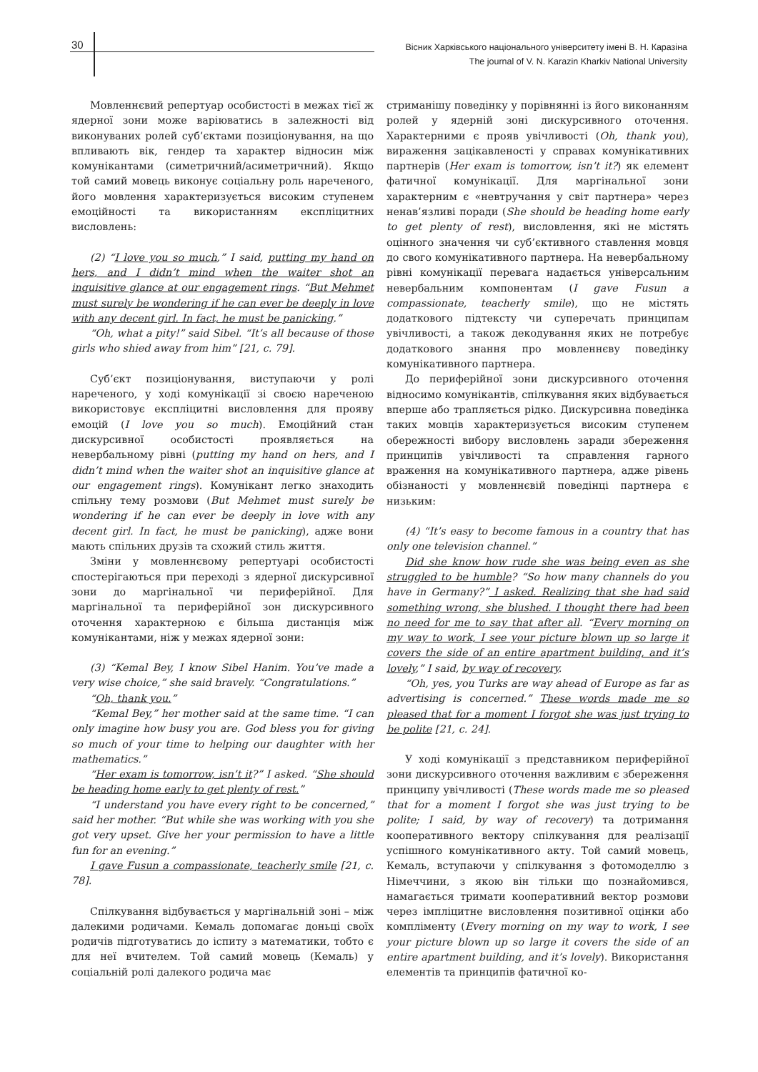30
Вісник Харківського національного університету імені В. Н. Каразіна
The journal of V. N. Karazin Kharkiv National University
Мовленнєвий репертуар особистості в межах тієї ж ядерної зони може варіюватись в залежності від виконуваних ролей суб’єктами позиціонування, на що впливають вік, гендер та характер відносин між комунікантами (симетричний/асиметричний). Якщо той самий мовець виконує соціальну роль нареченого, його мовлення характеризується високим ступенем емоційності та використанням експліцитних висловлень:
(2) “I love you so much,” I said, putting my hand on hers, and I didn’t mind when the waiter shot an inquisitive glance at our engagement rings. “But Mehmet must surely be wondering if he can ever be deeply in love with any decent girl. In fact, he must be panicking.”
“Oh, what a pity!” said Sibel. “It’s all because of those girls who shied away from him” [21, c. 79].
Суб’єкт позиціонування, виступаючи у ролі нареченого, у ході комунікації зі своєю нареченою використовує експліцитні висловлення для прояву емоцій (I love you so much). Емоційний стан дискурсивної особистості проявляється на невербальному рівні (putting my hand on hers, and I didn’t mind when the waiter shot an inquisitive glance at our engagement rings). Комунікант легко знаходить спільну тему розмови (But Mehmet must surely be wondering if he can ever be deeply in love with any decent girl. In fact, he must be panicking), адже вони мають спільних друзів та схожий стиль життя.
Зміни у мовленнєвому репертуарі особистості спостерігаються при переході з ядерної дискурсивної зони до маргінальної чи периферійної. Для маргінальної та периферійної зон дискурсивного оточення характерною є більша дистанція між комунікантами, ніж у межах ядерної зони:
(3) “Kemal Bey, I know Sibel Hanim. You’ve made a very wise choice,” she said bravely. “Congratulations.”
“Oh, thank you.”
“Kemal Bey,” her mother said at the same time. “I can only imagine how busy you are. God bless you for giving so much of your time to helping our daughter with her mathematics.”
“Her exam is tomorrow, isn’t it?” I asked. “She should be heading home early to get plenty of rest.”
“I understand you have every right to be concerned,” said her mother. “But while she was working with you she got very upset. Give her your permission to have a little fun for an evening.”
I gave Fusun a compassionate, teacherly smile [21, c. 78].
Спілкування відбувається у маргінальній зоні – між далекими родичами. Кемаль допомагає доньці своїх родичів підготуватись до іспиту з математики, тобто є для неї вчителем. Той самий мовець (Кемаль) у соціальній ролі далекого родича має
стриманішу поведінку у порівнянні із його виконанням ролей у ядерній зоні дискурсивного оточення. Характерними є прояв увічливості (Oh, thank you), вираження зацікавленості у справах комунікативних партнерів (Her exam is tomorrow, isn’t it?) як елемент фатичної комунікації. Для маргінальної зони характерним є «невтручання у світ партнера» через ненав’язливі поради (She should be heading home early to get plenty of rest), висловлення, які не містять оцінного значення чи суб’єктивного ставлення мовця до свого комунікативного партнера. На невербальному рівні комунікації перевага надається універсальним невербальним компонентам (I gave Fusun a compassionate, teacherly smile), що не містять додаткового підтексту чи суперечать принципам увічливості, а також декодування яких не потребує додаткового знання про мовленнєву поведінку комунікативного партнера.
До периферійної зони дискурсивного оточення відносимо комунікантів, спілкування яких відбувається вперше або трапляється рідко. Дискурсивна поведінка таких мовців характеризується високим ступенем обережності вибору висловлень заради збереження принципів увічливості та справлення гарного враження на комунікативного партнера, адже рівень обізнаності у мовленнєвій поведінці партнера є низьким:
(4) “It’s easy to become famous in a country that has only one television channel.”
Did she know how rude she was being even as she struggled to be humble? “So how many channels do you have in Germany?” I asked. Realizing that she had said something wrong, she blushed. I thought there had been no need for me to say that after all. “Every morning on my way to work, I see your picture blown up so large it covers the side of an entire apartment building, and it’s lovely,” I said, by way of recovery.
“Oh, yes, you Turks are way ahead of Europe as far as advertising is concerned.” These words made me so pleased that for a moment I forgot she was just trying to be polite [21, c. 24].
У ході комунікації з представником периферійної зони дискурсивного оточення важливим є збереження принципу увічливості (These words made me so pleased that for a moment I forgot she was just trying to be polite; I said, by way of recovery) та дотримання кооперативного вектору спілкування для реалізації успішного комунікативного акту. Той самий мовець, Кемаль, вступаючи у спілкування з фотомоделлю з Німеччини, з якою він тільки що познайомився, намагається тримати кооперативний вектор розмови через імпліцитне висловлення позитивної оцінки або компліменту (Every morning on my way to work, I see your picture blown up so large it covers the side of an entire apartment building, and it’s lovely). Використання елементів та принципів фатичної ко-